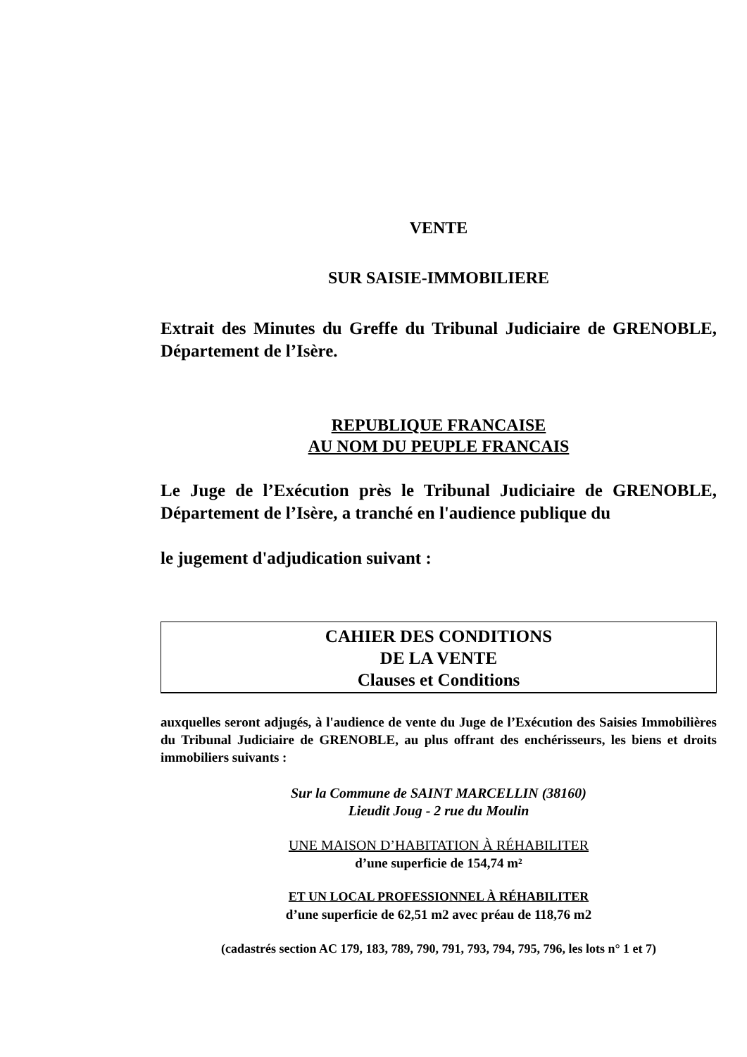VENTE
SUR SAISIE-IMMOBILIERE
Extrait des Minutes du Greffe du Tribunal Judiciaire de GRENOBLE, Département de l’Isère.
REPUBLIQUE FRANCAISE
AU NOM DU PEUPLE FRANCAIS
Le Juge de l’Exécution près le Tribunal Judiciaire de GRENOBLE, Département de l’Isère, a tranché en l'audience publique du
le jugement d'adjudication suivant :
CAHIER DES CONDITIONS
DE LA VENTE
Clauses et Conditions
auxquelles seront adjugés, à l'audience de vente du Juge de l’Exécution des Saisies Immobilières du Tribunal Judiciaire de GRENOBLE, au plus offrant des enchérisseurs, les biens et droits immobiliers suivants :
Sur la Commune de SAINT MARCELLIN (38160)
Lieudit Joug - 2 rue du Moulin
UNE MAISON D’HABITATION À RÉHABILITER
d’une superficie de 154,74 m²
ET UN LOCAL PROFESSIONNEL À RÉHABILITER
d’une superficie de 62,51 m2 avec préau de 118,76 m2
(cadastrés section AC 179, 183, 789, 790, 791, 793, 794, 795, 796, les lots n° 1 et 7)